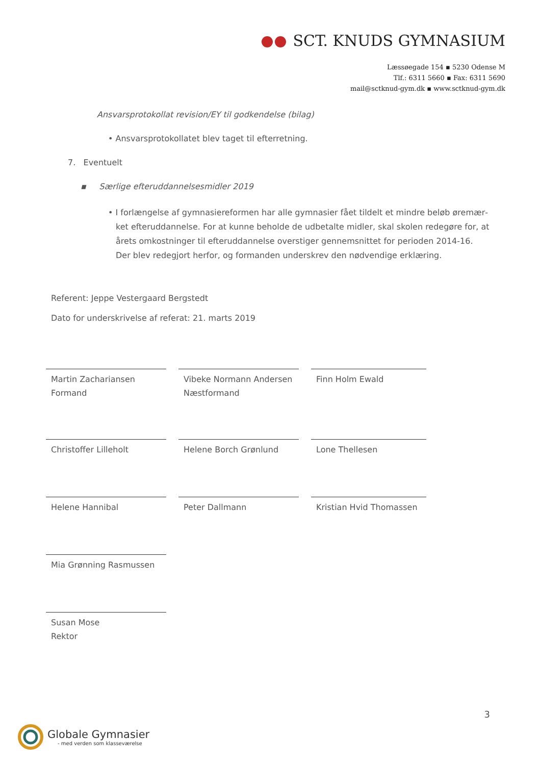SCT. KNUDS GYMNASIUM
Læssøegade 154 ▪ 5230 Odense M
Tlf.: 6311 5660 ▪ Fax: 6311 5690
mail@sctknud-gym.dk ▪ www.sctknud-gym.dk
Ansvarsprotokollat revision/EY til godkendelse (bilag)
• Ansvarsprotokollatet blev taget til efterretning.
7. Eventuelt
▪ Særlige efteruddannelsesmidler 2019
• I forlængelse af gymnasiereformen har alle gymnasier fået tildelt et mindre beløb øremær­ket efteruddannelse. For at kunne beholde de udbetalte midler, skal skolen redegøre for, at årets omkostninger til efteruddannelse overstiger gennemsnittet for perioden 2014-16. Der blev redegjort herfor, og formanden underskrev den nødvendige erklæring.
Referent: Jeppe Vestergaard Bergstedt
Dato for underskrivelse af referat: 21. marts 2019
Martin Zachariansen
Formand
Vibeke Normann Andersen
Næstformand
Finn Holm Ewald
Christoffer Lilleholt
Helene Borch Grønlund
Lone Thellesen
Helene Hannibal
Peter Dallmann
Kristian Hvid Thomassen
Mia Grønning Rasmussen
Susan Mose
Rektor
3
Globale Gymnasier
- med verden som klasseværelse